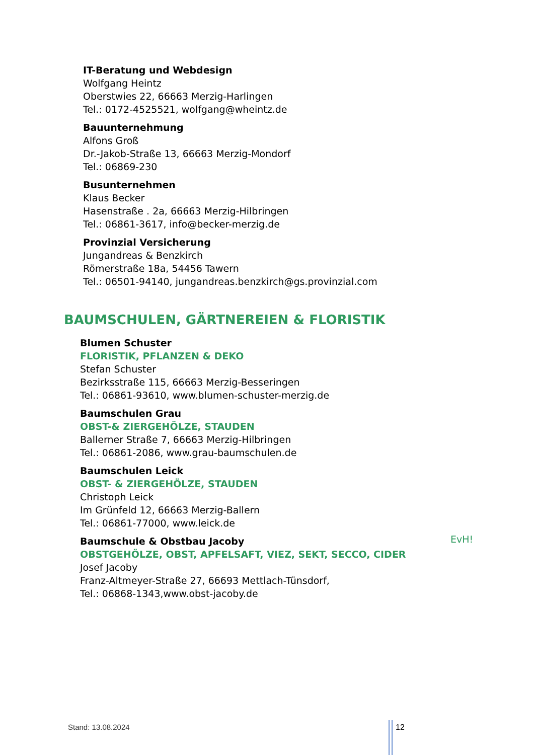IT-Beratung und Webdesign
Wolfgang Heintz
Oberstwies 22, 66663 Merzig-Harlingen
Tel.: 0172-4525521, wolfgang@wheintz.de
Bauunternehmung
Alfons Groß
Dr.-Jakob-Straße 13, 66663 Merzig-Mondorf
Tel.: 06869-230
Busunternehmen
Klaus Becker
Hasenstraße . 2a, 66663 Merzig-Hilbringen
Tel.: 06861-3617, info@becker-merzig.de
Provinzial Versicherung
Jungandreas & Benzkirch
Römerstraße 18a, 54456 Tawern
Tel.: 06501-94140, jungandreas.benzkirch@gs.provinzial.com
BAUMSCHULEN, GÄRTNEREIEN & FLORISTIK
Blumen Schuster
FLORISTIK, PFLANZEN & DEKO
Stefan Schuster
Bezirksstraße 115, 66663 Merzig-Besseringen
Tel.: 06861-93610, www.blumen-schuster-merzig.de
Baumschulen Grau
OBST-& ZIERGEHÖLZE, STAUDEN
Ballerner Straße 7, 66663 Merzig-Hilbringen
Tel.: 06861-2086, www.grau-baumschulen.de
Baumschulen Leick
OBST- & ZIERGEHÖLZE, STAUDEN
Christoph Leick
Im Grünfeld 12, 66663 Merzig-Ballern
Tel.: 06861-77000, www.leick.de
Baumschule & Obstbau Jacoby
OBSTGEHÖLZE, OBST, APFELSAFT, VIEZ, SEKT, SECCO, CIDER
Josef Jacoby
Franz-Altmeyer-Straße 27, 66693 Mettlach-Tünsdorf,
Tel.: 06868-1343,www.obst-jacoby.de
EvH!
Stand: 13.08.2024 12